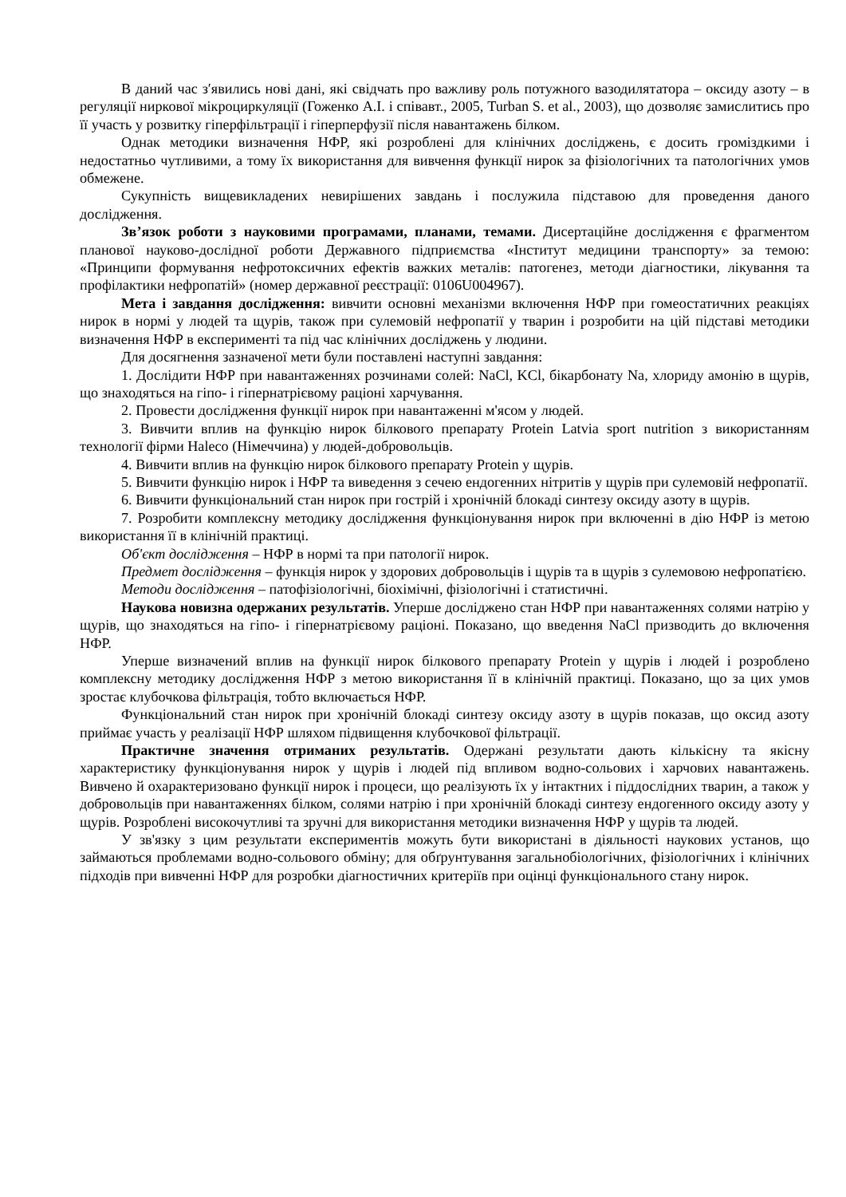В даний час з′явились нові дані, які свідчать про важливу роль потужного вазодилятатора – оксиду азоту – в регуляції ниркової мікроциркуляції (Гоженко А.І. і співавт., 2005, Turban S. et al., 2003), що дозволяє замислитись про її участь у розвитку гіперфільтрації і гіперперфузії після навантажень білком.
Однак методики визначення НФР, які розроблені для клінічних досліджень, є досить громіздкими і недостатньо чутливими, а тому їх використання для вивчення функції нирок за фізіологічних та патологічних умов обмежене.
Сукупність вищевикладених невирішених завдань і послужила підставою для проведення даного дослідження.
Зв’язок роботи з науковими програмами, планами, темами. Дисертаційне дослідження є фрагментом планової науково-дослідної роботи Державного підприємства «Інститут медицини транспорту» за темою: «Принципи формування нефротоксичних ефектів важких металів: патогенез, методи діагностики, лікування та профілактики нефропатій» (номер державної реєстрації: 0106U004967).
Мета і завдання дослідження: вивчити основні механізми включення НФР при гомеостатичних реакціях нирок в нормі у людей та щурів, також при сулемовій нефропатії у тварин і розробити на цій підставі методики визначення НФР в експерименті та під час клінічних досліджень у людини.
Для досягнення зазначеної мети були поставлені наступні завдання:
1. Дослідити НФР при навантаженнях розчинами солей: NaCl, KCl, бікарбонату Na, хлориду амонію в щурів, що знаходяться на гіпо- і гіпернатрієвому раціоні харчування.
2. Провести дослідження функції нирок при навантаженні м'ясом у людей.
3. Вивчити вплив на функцію нирок білкового препарату Protein Latvia sport nutrition з використанням технології фірми Haleco (Німеччина) у людей-добровольців.
4. Вивчити вплив на функцію нирок білкового препарату Protein у щурів.
5. Вивчити функцію нирок і НФР та виведення з сечею ендогенних нітритів у щурів при сулемовій нефропатії.
6. Вивчити функціональний стан нирок при гострій і хронічній блокаді синтезу оксиду азоту в щурів.
7. Розробити комплексну методику дослідження функціонування нирок при включенні в дію НФР із метою використання її в клінічній практиці.
Об'єкт дослідження – НФР в нормі та при патології нирок.
Предмет дослідження – функція нирок у здорових добровольців і щурів та в щурів з сулемовою нефропатією.
Методи дослідження – патофізіологічні, біохімічні, фізіологічні і статистичні.
Наукова новизна одержаних результатів. Уперше досліджено стан НФР при навантаженнях солями натрію у щурів, що знаходяться на гіпо- і гіпернатрієвому раціоні. Показано, що введення NaCl призводить до включення НФР.
Уперше визначений вплив на функції нирок білкового препарату Protein у щурів і людей і розроблено комплексну методику дослідження НФР з метою використання її в клінічній практиці. Показано, що за цих умов зростає клубочкова фільтрація, тобто включається НФР.
Функціональний стан нирок при хронічній блокаді синтезу оксиду азоту в щурів показав, що оксид азоту приймає участь у реалізації НФР шляхом підвищення клубочкової фільтрації.
Практичне значення отриманих результатів. Одержані результати дають кількісну та якісну характеристику функціонування нирок у щурів і людей під впливом водно-сольових і харчових навантажень. Вивчено й охарактеризовано функції нирок і процеси, що реалізують їх у інтактних і піддослідних тварин, а також у добровольців при навантаженнях білком, солями натрію і при хронічній блокаді синтезу ендогенного оксиду азоту у щурів. Розроблені високочутливі та зручні для використання методики визначення НФР у щурів та людей.
У зв'язку з цим результати експериментів можуть бути використані в діяльності наукових установ, що займаються проблемами водно-сольового обміну; для обґрунтування загальнобіологічних, фізіологічних і клінічних підходів при вивченні НФР для розробки діагностичних критеріїв при оцінці функціонального стану нирок.